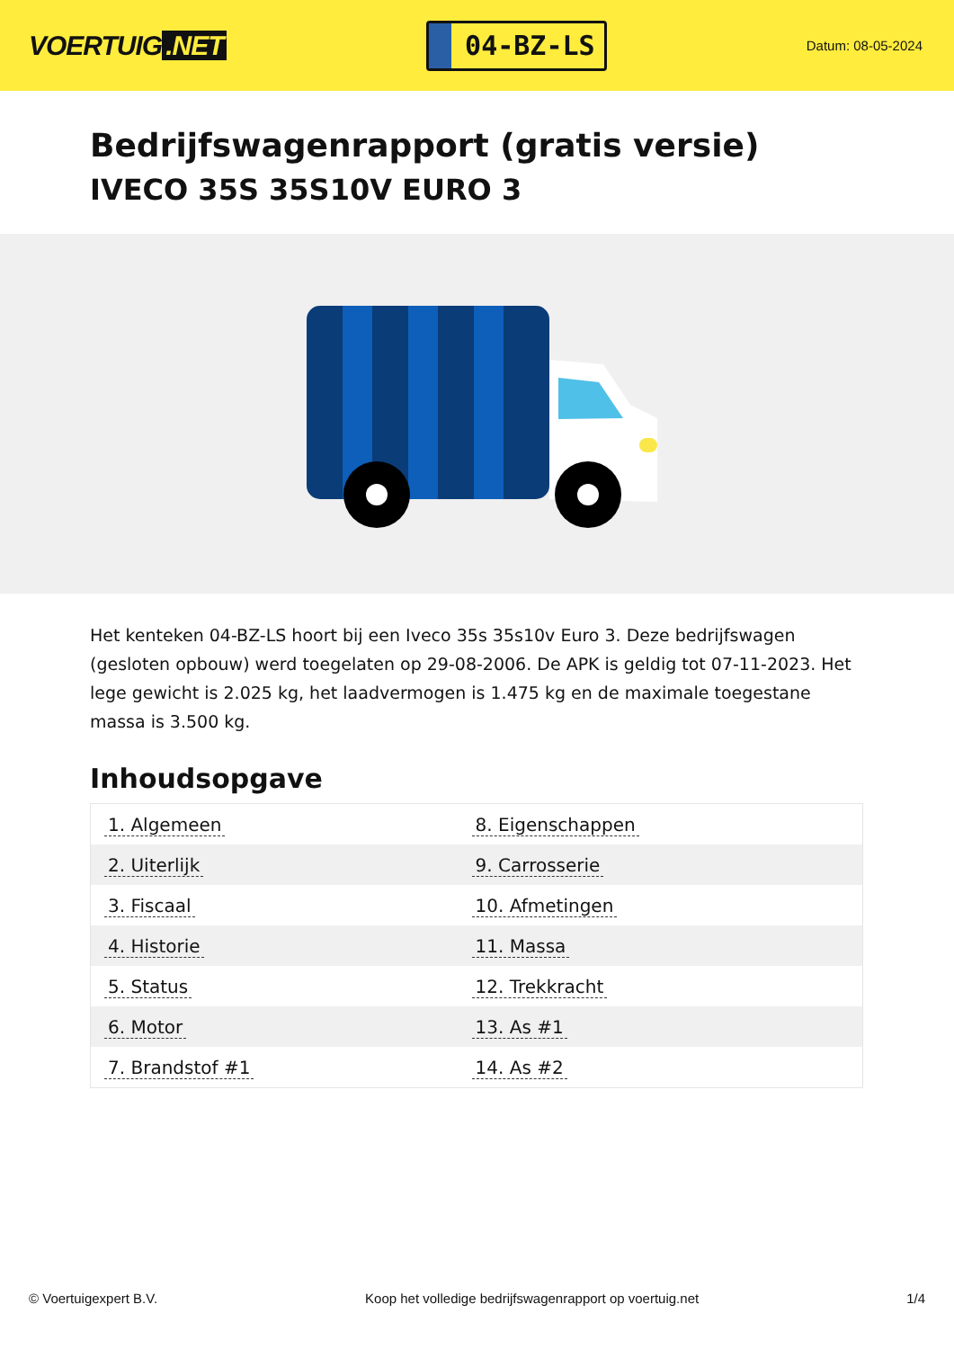VOERTUIG.NET
04-BZ-LS
Datum: 08-05-2024
Bedrijfswagenrapport (gratis versie)
IVECO 35S 35S10V EURO 3
Het kenteken 04-BZ-LS hoort bij een Iveco 35s 35s10v Euro 3. Deze bedrijfswagen (gesloten opbouw) werd toegelaten op 29-08-2006. De APK is geldig tot 07-11-2023. Het lege gewicht is 2.025 kg, het laadvermogen is 1.475 kg en de maximale toegestane massa is 3.500 kg.
Inhoudsopgave
| 1. Algemeen | 8. Eigenschappen |
| 2. Uiterlijk | 9. Carrosserie |
| 3. Fiscaal | 10. Afmetingen |
| 4. Historie | 11. Massa |
| 5. Status | 12. Trekkracht |
| 6. Motor | 13. As #1 |
| 7. Brandstof #1 | 14. As #2 |
© Voertuigexpert B.V. Koop het volledige bedrijfswagenrapport op voertuig.net 1/4